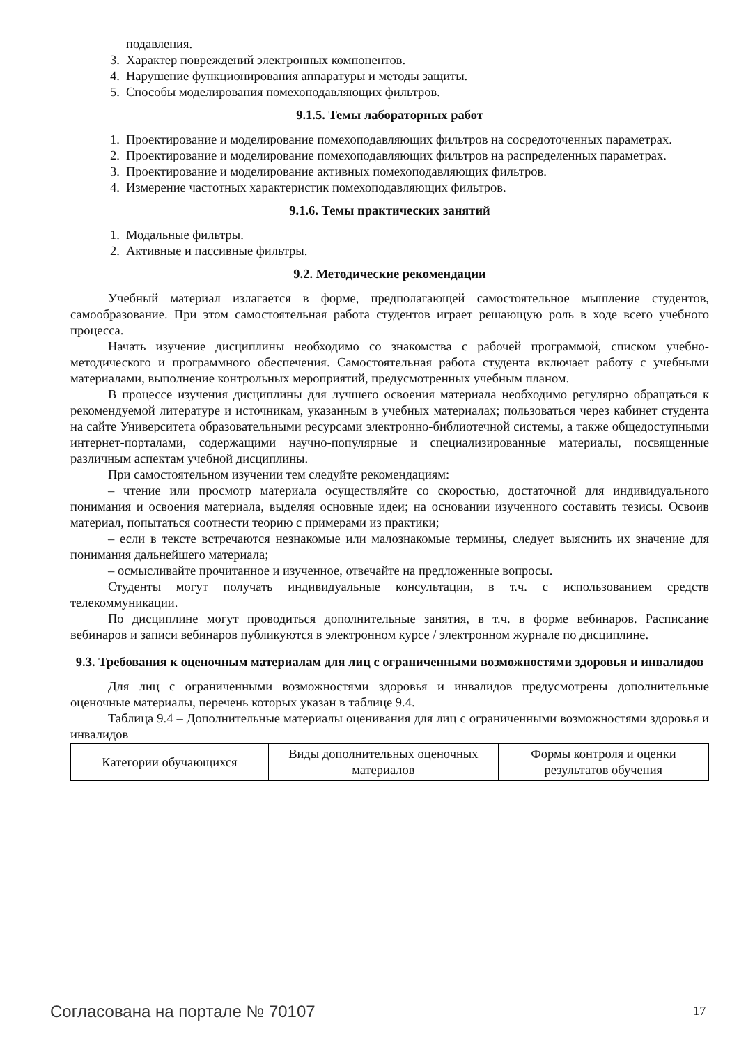подавления.
3. Характер повреждений электронных компонентов.
4. Нарушение функционирования аппаратуры и методы защиты.
5. Способы моделирования помехоподавляющих фильтров.
9.1.5. Темы лабораторных работ
1. Проектирование и моделирование помехоподавляющих фильтров на сосредоточенных параметрах.
2. Проектирование и моделирование помехоподавляющих фильтров на распределенных параметрах.
3. Проектирование и моделирование активных помехоподавляющих фильтров.
4. Измерение частотных характеристик помехоподавляющих фильтров.
9.1.6. Темы практических занятий
1. Модальные фильтры.
2. Активные и пассивные фильтры.
9.2. Методические рекомендации
Учебный материал излагается в форме, предполагающей самостоятельное мышление студентов, самообразование. При этом самостоятельная работа студентов играет решающую роль в ходе всего учебного процесса.
Начать изучение дисциплины необходимо со знакомства с рабочей программой, списком учебно-методического и программного обеспечения. Самостоятельная работа студента включает работу с учебными материалами, выполнение контрольных мероприятий, предусмотренных учебным планом.
В процессе изучения дисциплины для лучшего освоения материала необходимо регулярно обращаться к рекомендуемой литературе и источникам, указанным в учебных материалах; пользоваться через кабинет студента на сайте Университета образовательными ресурсами электронно-библиотечной системы, а также общедоступными интернет-порталами, содержащими научно-популярные и специализированные материалы, посвященные различным аспектам учебной дисциплины.
При самостоятельном изучении тем следуйте рекомендациям:
– чтение или просмотр материала осуществляйте со скоростью, достаточной для индивидуального понимания и освоения материала, выделяя основные идеи; на основании изученного составить тезисы. Освоив материал, попытаться соотнести теорию с примерами из практики;
– если в тексте встречаются незнакомые или малознакомые термины, следует выяснить их значение для понимания дальнейшего материала;
– осмысливайте прочитанное и изученное, отвечайте на предложенные вопросы.
Студенты могут получать индивидуальные консультации, в т.ч. с использованием средств телекоммуникации.
По дисциплине могут проводиться дополнительные занятия, в т.ч. в форме вебинаров. Расписание вебинаров и записи вебинаров публикуются в электронном курсе / электронном журнале по дисциплине.
9.3. Требования к оценочным материалам для лиц с ограниченными возможностями здоровья и инвалидов
Для лиц с ограниченными возможностями здоровья и инвалидов предусмотрены дополнительные оценочные материалы, перечень которых указан в таблице 9.4.
Таблица 9.4 – Дополнительные материалы оценивания для лиц с ограниченными возможностями здоровья и инвалидов
| Категории обучающихся | Виды дополнительных оценочных материалов | Формы контроля и оценки результатов обучения |
Согласована на портале № 70107 17